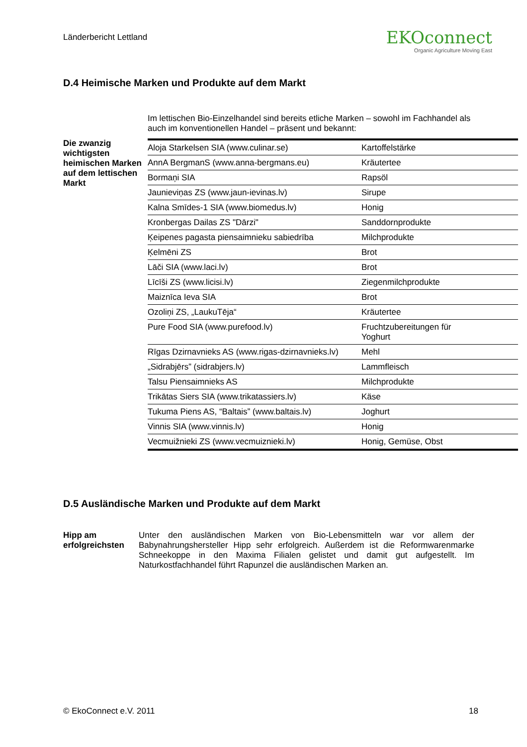Länderbericht Lettland
EKOconnect
Organic Agriculture Moving East
D.4 Heimische Marken und Produkte auf dem Markt
Im lettischen Bio-Einzelhandel sind bereits etliche Marken – sowohl im Fachhandel als auch im konventionellen Handel – präsent und bekannt:
Die zwanzig wichtigsten heimischen Marken auf dem lettischen Markt
| Aloja Starkelsen SIA (www.culinar.se) | Kartoffelstärke |
| AnnA BergmanS (www.anna-bergmans.eu) | Kräutertee |
| Bormaņi SIA | Rapsöl |
| Jaunieviņas ZS (www.jaun-ievinas.lv) | Sirupe |
| Kalna Smīdes-1 SIA (www.biomedus.lv) | Honig |
| Kronbergas Dailas ZS "Dārzi" | Sanddornprodukte |
| Ķeipenes pagasta piensaimnieku sabiedrība | Milchprodukte |
| Ķelmēni ZS | Brot |
| Lāči SIA (www.laci.lv) | Brot |
| Līcīši ZS (www.licisi.lv) | Ziegenmilchprodukte |
| Maiznīca Ieva SIA | Brot |
| Ozoliņi ZS, „LaukuTēja“ | Kräutertee |
| Pure Food SIA (www.purefood.lv) | Fruchtzubereitungen für Yoghurt |
| Rīgas Dzirnavnieks AS (www.rigas-dzirnavnieks.lv) | Mehl |
| „Sidrabjērs” (sidrabjers.lv) | Lammfleisch |
| Talsu Piensaimnieks AS | Milchprodukte |
| Trikātas Siers SIA (www.trikatassiers.lv) | Käse |
| Tukuma Piens AS, “Baltais” (www.baltais.lv) | Joghurt |
| Vinnis SIA (www.vinnis.lv) | Honig |
| Vecmuižnieki ZS (www.vecmuiznieki.lv) | Honig, Gemüse, Obst |
D.5 Ausländische Marken und Produkte auf dem Markt
Hipp am erfolgreichsten
Unter den ausländischen Marken von Bio-Lebensmitteln war vor allem der Babynahrungshersteller Hipp sehr erfolgreich. Außerdem ist die Reformwarenmarke Schneekoppe in den Maxima Filialen gelistet und damit gut aufgestellt. Im Naturkostfachhandel führt Rapunzel die ausländischen Marken an.
© EkoConnect e.V. 2011 18